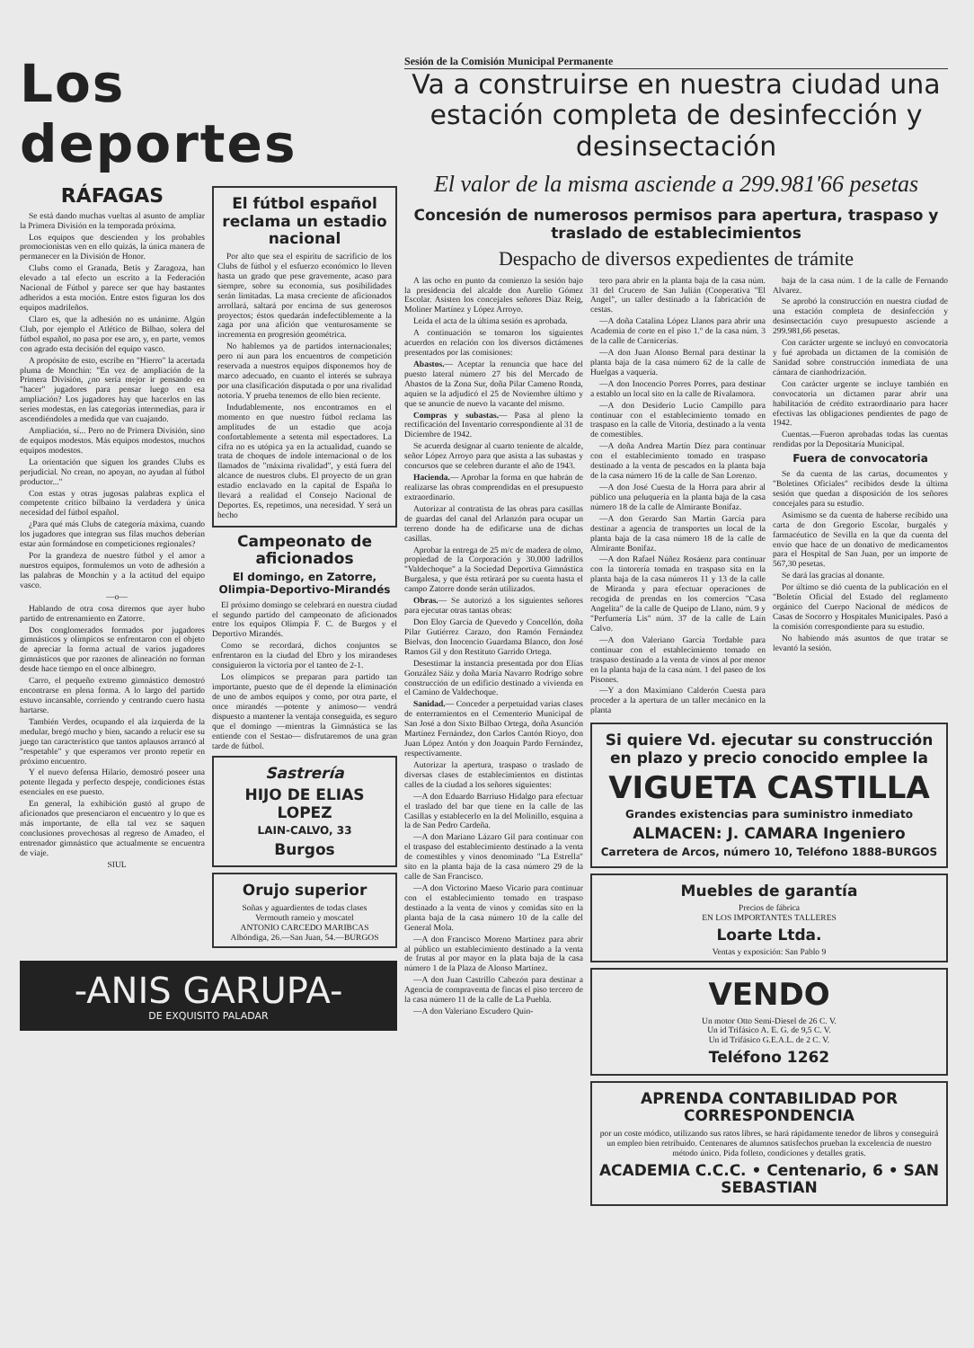Los deportes
RÁFAGAS
Se está dando muchas vueltas al asunto de ampliar la Primera División en la temporada próxima.
Los equipos que descienden y los probables promocionistas ven en ello quizás, la única manera de permanecer en la División de Honor.
Clubs como el Granada, Betis y Zaragoza, han elevado a tal efecto un escrito a la Federación Nacional de Fútbol y parece ser que hay bastantes adheridos a esta moción. Entre estos figuran los dos equipos madrileños.
Claro es, que la adhesión no es unánime. Algún Club, por ejemplo el Atlético de Bilbao, solera del fútbol español, no pasa por ese aro, y, en parte, vemos con agrado esta decisión del equipo vasco.
A propósito de esto, escribe en "Hierro" la acertada pluma de Monchín: "En vez de ampliación de la Primera División, ¿no sería mejor ir pensando en "hacer" jugadores para pensar luego en esa ampliación? Los jugadores hay que hacerlos en las series modestas, en las categorías intermedias, para ir ascendiéndoles a medida que van cuajando.
Ampliación, sí... Pero no de Primera División, sino de equipos modestos. Más equipos modestos, muchos equipos modestos.
La orientación que siguen los grandes Clubs es perjudicial. No crean, no apoyan, no ayudan al fútbol productor..."
Con estas y otras jugosas palabras explica el competente crítico bilbaino la verdadera y única necesidad del fútbol español.
¿Para qué más Clubs de categoría máxima, cuando los jugadores que integran sus filas muchos deberían estar aún formándose en competiciones regionales?
Por la grandeza de nuestro fútbol y el amor a nuestros equipos, formulemos un voto de adhesión a las palabras de Monchín y a la actitud del equipo vasco.
—o—
Hablando de otra cosa diremos que ayer hubo partido de entrenamiento en Zatorre.
Dos conglomerados formados por jugadores gimnásticos y olímpicos se enfrentaron con el objeto de apreciar la forma actual de varios jugadores gimnásticos que por razones de alineación no forman desde hace tiempo en el once albinegro.
Carro, el pequeño extremo gimnástico demostró encontrarse en plena forma. A lo largo del partido estuvo incansable, corriendo y centrando cuero hasta hartarse.
También Verdes, ocupando el ala izquierda de la medular, bregó mucho y bien, sacando a relucir ese su juego tan característico que tantos aplausos arrancó al "respetable" y que esperamos ver pronto repetir en próximo encuentro.
Y el nuevo defensa Hilario, demostró poseer una potente llegada y perfecto despeje, condiciones éstas esenciales en ese puesto.
En general, la exhibición gustó al grupo de aficionados que presenciaron el encuentro y lo que es más importante, de ella tal vez se saquen conclusiones provechosas al regreso de Amadeo, el entrenador gimnástico que actualmente se encuentra de viaje.
SIUL
El fútbol español reclama un estadio nacional
Por alto que sea el espíritu de sacrificio de los Clubs de fútbol y el esfuerzo económico lo lleven hasta un grado que pese gravemente, acaso para siempre, sobre su economía, sus posibilidades serán limitadas. La masa creciente de aficionados arrollará, saltará por encima de sus generosos proyectos; éstos quedarán indefectiblemente a la zaga por una afición que venturosamente se incrementa en progresión geométrica.
No hablemos ya de partidos internacionales; pero ni aun para los encuentros de competición reservada a nuestros equipos disponemos hoy de marco adecuado, en cuanto el interés se subraya por una clasificación disputada o por una rivalidad notoria. Y prueba tenemos de ello bien reciente.
Indudablemente, nos encontramos en el momento en que nuestro fútbol reclama las amplitudes de un estadio que acoja confortablemente a setenta mil espectadores. La cifra no es utópica ya en la actualidad, cuando se trata de choques de índole internacional o de los llamados de "máxima rivalidad", y está fuera del alcance de nuestros clubs. El proyecto de un gran estadio enclavado en la capital de España lo llevará a realidad el Consejo Nacional de Deportes. Es, repetimos, una necesidad. Y será un hecho
Campeonato de aficionados
El domingo, en Zatorre, Olimpia-Deportivo-Mirandés
El próximo domingo se celebrará en nuestra ciudad el segundo partido del campeonato de aficionados entre los equipos Olimpia F. C. de Burgos y el Deportivo Mirandés.
Como se recordará, dichos conjuntos se enfrentaron en la ciudad del Ebro y los mirandeses consiguieron la victoria por el tanteo de 2-1.
Los olímpicos se preparan para partido tan importante, puesto que de él depende la eliminación de uno de ambos equipos y como, por otra parte, el once mirandés —potente y animoso— vendrá dispuesto a mantener la ventaja conseguida, es seguro que el domingo —mientras la Gimnástica se las entiende con el Sestao— disfrutaremos de una gran tarde de fútbol.
Sastrería
HIJO DE ELIAS LOPEZ
LAIN-CALVO, 33
Burgos
Orujo superior
Soñas y aguardientes de todas clases
Vermouth rameio y moscatel
ANTONIO CARCEDO MARIBCAS
Albóndiga, 26.—San Juan, 54.—BURGOS
-ANIS GARUPA-
DE EXQUISITO PALADAR
Sesión de la Comisión Municipal Permanente
Va a construirse en nuestra ciudad una estación completa de desinfección y desinsectación
El valor de la misma asciende a 299.981'66 pesetas
Concesión de numerosos permisos para apertura, traspaso y traslado de establecimientos
Despacho de diversos expedientes de trámite
A las ocho en punto da comienzo la sesión bajo la presidencia del alcalde don Aurelio Gómez Escolar. Asisten los concejales señores Díaz Reig, Moliner Martínez y López Arroyo.
Leída el acta de la última sesión es aprobada.
A continuación se tomaron los siguientes acuerdos en relación con los diversos dictámenes presentados por las comisiones:
Abastos.— Aceptar la renuncia que hace del puesto lateral número 27 bis del Mercado de Abastos de la Zona Sur, doña Pilar Cameno Ronda, aquien se la adjudicó el 25 de Noviembre último y que se anuncie de nuevo la vacante del mismo.
Compras y subastas.— Pasa al pleno la rectificación del Inventario correspondiente al 31 de Diciembre de 1942.
Se acuerda designar al cuarto teniente de alcalde, señor López Arroyo para que asista a las subastas y concursos que se celebren durante el año de 1943.
Hacienda.— Aprobar la forma en que habrán de realizarse las obras comprendidas en el presupuesto extraordinario.
Autorizar al contratista de las obras para casillas de guardas del canal del Arlanzón para ocupar un terreno donde ha de edificarse una de dichas casillas.
Aprobar la entrega de 25 m/c de madera de olmo, propiedad de la Corporación y 30.000 ladrillos "Valdechoque" a la Sociedad Deportiva Gimnástica Burgalesa, y que ésta retirará por su cuenta hasta el campo Zatorre donde serán utilizados.
Obras.— Se autorizó a los siguientes señores para ejecutar otras tantas obras:
Don Eloy García de Quevedo y Concellón, doña Pilar Gutiérrez Carazo, don Ramón Fernández Bielvas, don Inocencio Guardama Blanco, don José Ramos Gil y don Restituto Garrido Ortega.
Desestimar la instancia presentada por don Elías González Sáiz y doña María Navarro Rodrigo sobre construcción de un edificio destinado a vivienda en el Camino de Valdechoque.
Sanidad.— Conceder a perpetuidad varias clases de enterramientos en el Cementerio Municipal de San José a don Sixto Bilbao Ortega, doña Asunción Martínez Fernández, don Carlos Cantón Rioyo, don Juan López Antón y don Joaquín Pardo Fernández, respectivamente.
Autorizar la apertura, traspaso o traslado de diversas clases de establecimientos en distintas calles de la ciudad a los señores siguientes:
—A don Eduardo Barriuso Hidalgo para efectuar el traslado del bar que tiene en la calle de las Casillas y establecerlo en la del Molinillo, esquina a la de San Pedro Cardeña.
—A don Mariano Lázaro Gil para continuar con el traspaso del establecimiento destinado a la venta de comestibles y vinos denominado "La Estrella" sito en la planta baja de la casa número 29 de la calle de San Francisco.
—A don Victorino Maeso Vicario para continuar con el establecimiento tomado en traspaso destinado a la venta de vinos y comidas sito en la planta baja de la casa número 10 de la calle del General Mola.
—A don Francisco Moreno Martínez para abrir al público un establecimiento destinado a la venta de frutas al por mayor en la plata baja de la casa número 1 de la Plaza de Alonso Martínez.
—A don Juan Castrillo Cabezón para destinar a Agencia de compraventa de fincas el piso tercero de la casa número 11 de la calle de La Puebla.
—A don Valeriano Escudero Quin-
tero para abrir en la planta baja de la casa núm. 31 del Crucero de San Julián (Cooperativa "El Angel", un taller destinado a la fabricación de cestas.
—A doña Catalina López Llanos para abrir una Academia de corte en el piso 1.º de la casa núm. 3 de la calle de Carnicerías.
—A don Juan Alonso Bernal para destinar la planta baja de la casa número 62 de la calle de Huelgas a vaquería.
—A don Inocencio Porres Porres, para destinar a establo un local sito en la calle de Rivalamora.
—A don Desiderio Lucio Campillo para continuar con el establecimiento tomado en traspaso en la calle de Vitoria, destinado a la venta de comestibles.
—A doña Andrea Martín Díez para continuar con el establecimiento tomado en traspaso destinado a la venta de pescados en la planta baja de la casa número 16 de la calle de San Lorenzo.
—A don José Cuesta de la Horra para abrir al público una peluquería en la planta baja de la casa número 18 de la calle de Almirante Bonifaz.
—A don Gerardo San Martín García para destinar a agencia de transportes un local de la planta baja de la casa número 18 de la calle de Almirante Bonifaz.
—A don Rafael Núñez Rosáenz para continuar con la tintorería tomada en traspaso sita en la planta baja de la casa números 11 y 13 de la calle de Miranda y para efectuar operaciones de recogida de prendas en los comercios "Casa Angelita" de la calle de Queipo de Llano, núm. 9 y "Perfumería Lis" núm. 37 de la calle de Laín Calvo.
—A don Valeriano García Tordable para continuar con el establecimiento tomado en traspaso destinado a la venta de vinos al por menor en la planta baja de la casa núm. 1 del paseo de los Pisones.
—Y a don Maximiano Calderón Cuesta para proceder a la apertura de un taller mecánico en la planta
baja de la casa núm. 1 de la calle de Fernando Alvarez.
Se aprobó la construcción en nuestra ciudad de una estación completa de desinfección y desinsectación cuyo presupuesto asciende a 299.981,66 pesetas.
Con carácter urgente se incluyó en convocatoria y fué aprobada un dictamen de la comisión de Sanidad sobre construcción inmediata de una cámara de cianhodrización.
Con carácter urgente se incluye también en convocatoria un dictamen parar abrir una habilitación de crédito extraordinario para hacer efectivas las obligaciones pendientes de pago de 1942.
Cuentas.—Fueron aprobadas todas las cuentas rendidas por la Depositaría Municipal.
Fuera de convocatoria
Se da cuenta de las cartas, documentos y "Boletines Oficiales" recibidos desde la última sesión que quedan a disposición de los señores concejales para su estudio.
Asimismo se da cuenta de haberse recibido una carta de don Gregorio Escolar, burgalés y farmacéutico de Sevilla en la que da cuenta del envío que hace de un donativo de medicamentos para el Hospital de San Juan, por un importe de 567,30 pesetas.
Se dará las gracias al donante.
Por último se dió cuenta de la publicación en el "Boletín Oficial del Estado del reglamento orgánico del Cuerpo Nacional de médicos de Casas de Socorro y Hospitales Municipales. Pasó a la comisión correspondiente para su estudio.
No habiendo más asuntos de que tratar se levantó la sesión.
Si quiere Vd. ejecutar su construcción en plazo y precio conocido emplee la
VIGUETA CASTILLA
Grandes existencias para suministro inmediato
ALMACEN: J. CAMARA Ingeniero
Carretera de Arcos, número 10, Teléfono 1888-BURGOS
Muebles de garantía
Precios de fábrica
EN LOS IMPORTANTES TALLERES
Loarte Ltda.
Ventas y exposición: San Pablo 9
VENDO
Un motor Otto Semi-Diesel de 26 C. V.
Un id Trifásico A. E. G. de 9,5 C. V.
Un id Trifásico G.E.A.L. de 2 C. V.
Teléfono 1262
APRENDA CONTABILIDAD POR CORRESPONDENCIA
por un coste módico, utilizando sus ratos libres, se hará rápidamente tenedor de libros y conseguirá un empleo bien retribuido. Centenares de alumnos satisfechos prueban la excelencia de nuestro método único. Pida folleto, condiciones y detalles gratis.
ACADEMIA C.C.C. • Centenario, 6 • SAN SEBASTIAN